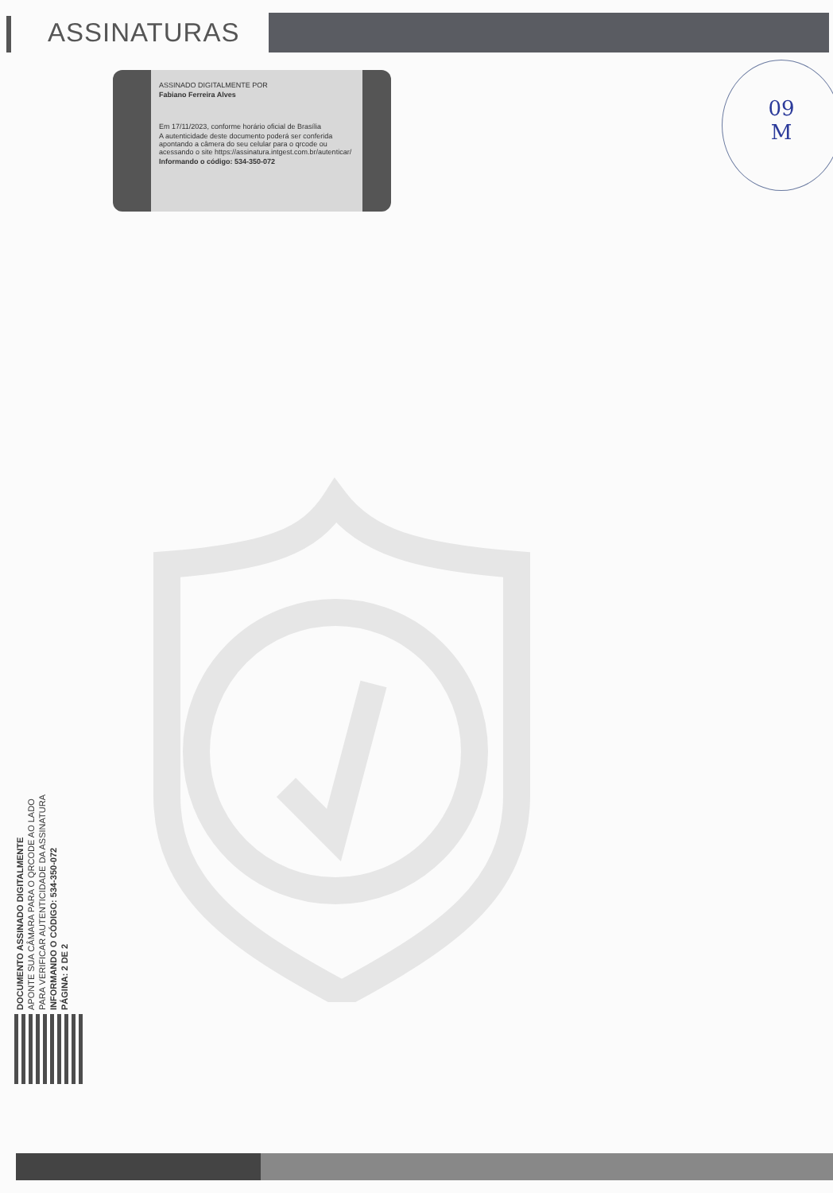ASSINATURAS
09
M
ASSINADO DIGITALMENTE POR
Fabiano Ferreira Alves
Em 17/11/2023, conforme horário oficial de Brasília
A autenticidade deste documento poderá ser conferida apontando a câmera do seu celular para o qrcode ou acessando o site https://assinatura.intgest.com.br/autenticar/
Informando o código: 534-350-072
DOCUMENTO ASSINADO DIGITALMENTE
APONTE SUA CÂMARA PARA O QRCODE AO LADO
PARA VERIFICAR AUTENTICIDADE DA ASSINATURA
INFORMANDO O CÓDIGO: 534-350-072
PÁGINA: 2 DE 2